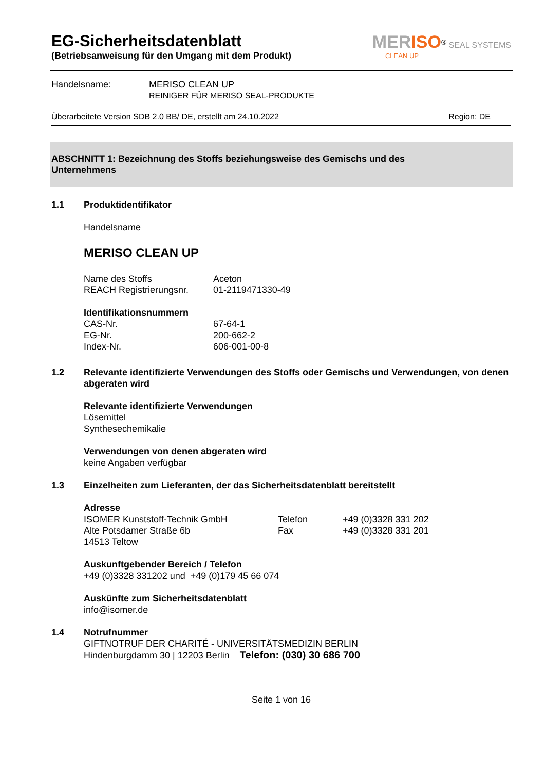EG-Sicherheitsdatenblatt
(Betriebsanweisung für den Umgang mit dem Produkt)
MER ISO<sup>®</sup> SEAL SYSTEMS
CLEAN UP
Handelsname: MERISO CLEAN UP
REINIGER FÜR MERISO SEAL-PRODUKTE
Überarbeitete Version SDB 2.0 BB/ DE, erstellt am 24.10.2022 Region: DE
ABSCHNITT 1: Bezeichnung des Stoffs beziehungsweise des Gemischs und des
Unternehmens
1.1 Produktidentifikator
Handelsname
MERISO CLEAN UP
Name des Stoffs
REACH Registrierungsnr. Aceton
01-2119471330-49
Identifikationsnummern
CAS-Nr.
EG-Nr.
Index-Nr. 67-64-1
200-662-2
606-001-00-8
1.2 Relevante identifizierte Verwendungen des Stoffs oder Gemischs und Verwendungen, von denen abgeraten wird
Relevante identifizierte Verwendungen
Lösemittel
Synthesechemikalie
Verwendungen von denen abgeraten wird
keine Angaben verfügbar
1.3 Einzelheiten zum Lieferanten, der das Sicherheitsdatenblatt bereitstellt
Adresse
ISOMER Kunststoff-Technik GmbH
Alte Potsdamer Straße 6b
14513 Teltow Telefon
Fax +49 (0)3328 331 202
+49 (0)3328 331 201
Auskunftgebender Bereich / Telefon
+49 (0)3328 331202 und +49 (0)179 45 66 074
Auskünfte zum Sicherheitsdatenblatt
info@isomer.de
1.4 Notrufnummer
GIFTNOTRUF DER CHARITÉ - UNIVERSITÄTSMEDIZIN BERLIN
Hindenburgdamm 30 | 12203 Berlin Telefon: (030) 30 686 700
Seite 1 von 16